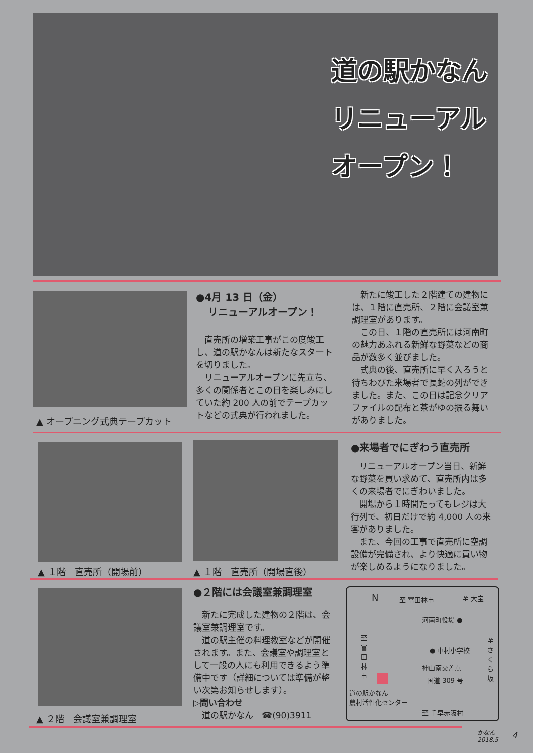道の駅かなん
リニューアル
オープン！
▲ オープニング式典テープカット
●4月 13 日（金）
リニューアルオープン！
直売所の増築工事がこの度竣工し、道の駅かなんは新たなスタートを切りました。
リニューアルオープンに先立ち、多くの関係者とこの日を楽しみにしていた約 200 人の前でテープカットなどの式典が行われました。
新たに竣工した２階建ての建物には、１階に直売所、２階に会議室兼調理室があります。
この日、１階の直売所には河南町の魅力あふれる新鮮な野菜などの商品が数多く並びました。
式典の後、直売所に早く入ろうと待ちわびた来場者で長蛇の列ができました。また、この日は記念クリアファイルの配布と茶がゆの振る舞いがありました。
▲ １階　直売所（開場前） ▲ １階　直売所（開場直後）
●来場者でにぎわう直売所
リニューアルオープン当日、新鮮な野菜を買い求めて、直売所内は多くの来場者でにぎわいました。
開場から１時間たってもレジは大行列で、初日だけで約 4,000 人の来客がありました。
また、今回の工事で直売所に空調設備が完備され、より快適に買い物が楽しめるようになりました。
▲ ２階　会議室兼調理室
●２階には会議室兼調理室
新たに完成した建物の２階は、会議室兼調理室です。
道の駅主催の料理教室などが開催されます。また、会議室や調理室として一般の人にも利用できるよう準備中です（詳細については準備が整い次第お知らせします）。
▷問い合わせ
道の駅かなん　☎(90)3911
N 至 富田林市 至 大宝
河南町役場 ●
至富田林市 至さくら坂
● 中村小学校
神山南交差点
国道 309 号
道の駅かなん
農村活性化センター
至 千早赤阪村
かなん
2018.5
4